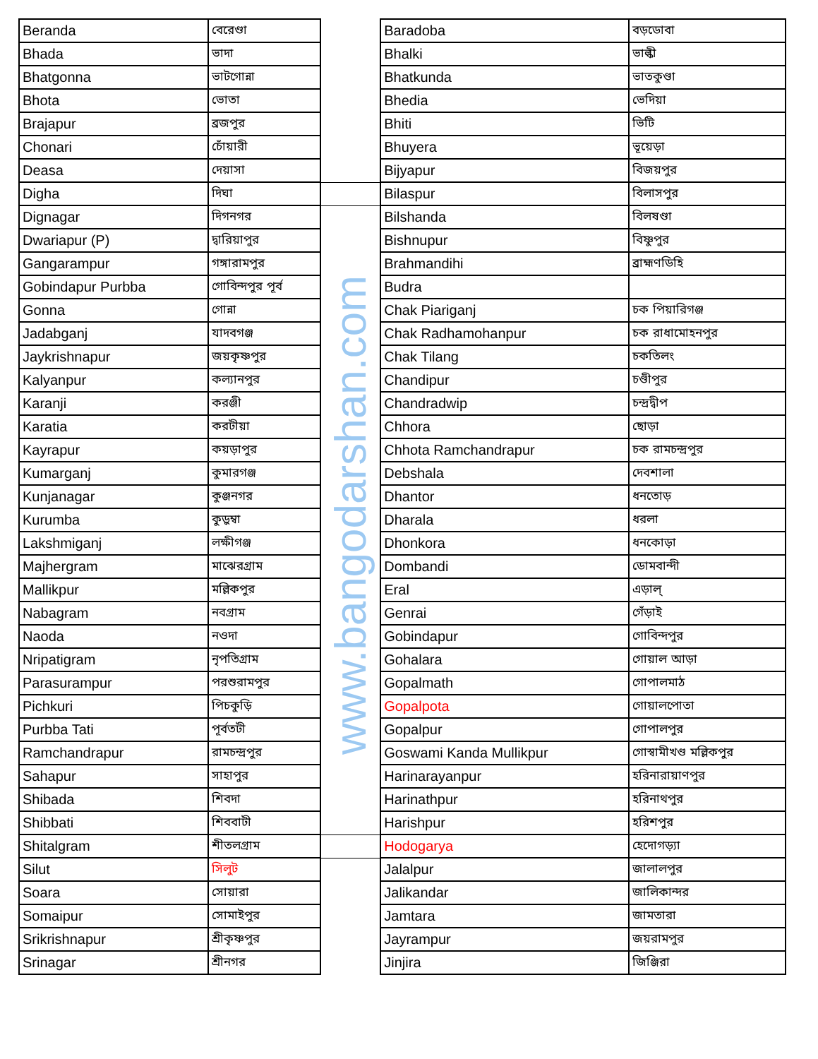| Beranda | বেরেণ্ডা | | Baradoba | বড়ডোবা |
| Bhada | ভাদা | | Bhalki | ভাল্কী |
| Bhatgonna | ভাটগোন্না | | Bhatkunda | ভাতকুণ্ডা |
| Bhota | ভোতা | | Bhedia | ভেদিয়া |
| Brajapur | ব্রজপুর | | Bhiti | ভিটি |
| Chonari | চোঁয়ারী | | Bhuyera | ভূয়েড়া |
| Deasa | দেয়াসা | | Bijyapur | বিজয়পুর |
| Digha | দিঘা | | Bilaspur | বিলাসপুর |
| Dignagar | দিগনগর | www.bangodarshan.com | Bilshanda | বিলষণ্ডা |
| Dwariapur (P) | দ্বারিয়াপুর | | Bishnupur | বিষ্ণুপুর |
| Gangarampur | গঙ্গারামপুর | | Brahmandihi | ব্রাহ্মণডিহি |
| Gobindapur Purbba | গোবিন্দপুর পূর্ব | | Budra | |
| Gonna | গোন্না | | Chak Piariganj | চক পিয়ারিগঞ্জ |
| Jadabganj | যাদবগঞ্জ | | Chak Radhamohanpur | চক রাধামোহনপুর |
| Jaykrishnapur | জয়কৃষ্ণপুর | | Chak Tilang | চকতিলং |
| Kalyanpur | কল্যানপুর | | Chandipur | চণ্ডীপুর |
| Karanji | করঞ্জী | | Chandradwip | চন্দ্রদ্বীপ |
| Karatia | করটীয়া | | Chhora | ছোড়া |
| Kayrapur | কয়ড়াপুর | | Chhota Ramchandrapur | চক রামচন্দ্রপুর |
| Kumarganj | কুমারগঞ্জ | | Debshala | দেবশালা |
| Kunjanagar | কুঞ্জনগর | | Dhantor | ধনতোড় |
| Kurumba | কুড়ুম্বা | | Dharala | ধরলা |
| Lakshmiganj | লক্ষীগঞ্জ | | Dhonkora | ধনকোড়া |
| Majhergram | মাঝেরগ্রাম | | Dombandi | ডোমবান্দী |
| Mallikpur | মল্লিকপুর | | Eral | এড়াল্ |
| Nabagram | নবগ্রাম | | Genrai | গেঁড়াই |
| Naoda | নওদা | | Gobindapur | গোবিন্দপুর |
| Nripatigram | নৃপতিগ্রাম | | Gohalara | গোয়াল আড়া |
| Parasurampur | পরশুরামপুর | | Gopalmath | গোপালমাঠ |
| Pichkuri | পিচকুড়ি | | Gopalpota | গোয়ালপোতা |
| Purbba Tati | পূর্বতটী | | Gopalpur | গোপালপুর |
| Ramchandrapur | রামচন্দ্রপুর | | Goswami Kanda Mullikpur | গোস্বামীখণ্ড মল্লিকপুর |
| Sahapur | সাহাপুর | | Harinarayanpur | হরিনারায়াণপুর |
| Shibada | শিবদা | | Harinathpur | হরিনাথপুর |
| Shibbati | শিববাটী | | Harishpur | হরিশপুর |
| Shitalgram | শীতলগ্রাম | | Hodogarya | হেদোগড়্যা |
| Silut | সিলুট | | Jalalpur | জালালপুর |
| Soara | সোয়ারা | | Jalikandar | জালিকান্দর |
| Somaipur | সোমাইপুর | | Jamtara | জামতারা |
| Srikrishnapur | শ্রীকৃষ্ণপুর | | Jayrampur | জয়রামপুর |
| Srinagar | শ্রীনগর | | Jinjira | জিঞ্জিরা |